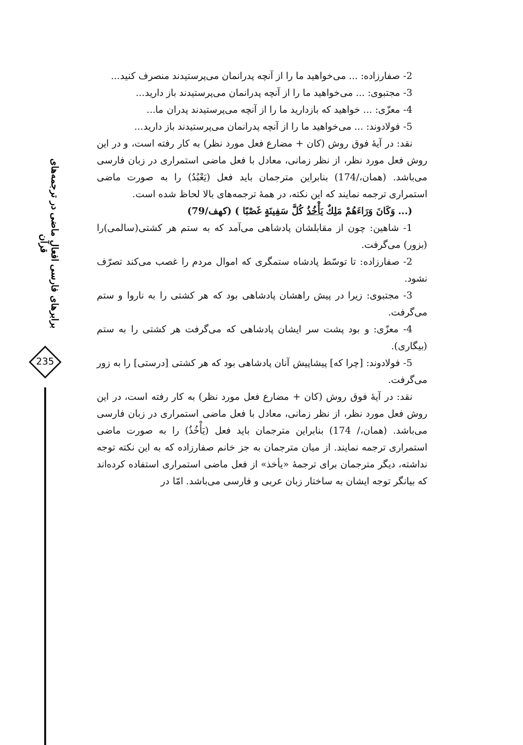برابرهای فارسی افعال ماضی در ترجمه‌های قرآن
235
2- صفارزاده: ... می‌خواهید ما را از آنچه پدرانمان می‌پرستیدند منصرف کنید...
3- مجتبوی: ... می‌خواهید ما را از آنچه پدرانمان می‌پرستیدند باز دارید...
4- معزّی: ... خواهید که بازدارید ما را از آنچه می‌پرستیدند پدران ما...
5- فولادوند: ... می‌خواهید ما را از آنچه پدرانمان می‌پرستیدند باز دارید...
نقد: در آیهٔ فوق روش (کان + مضارع فعل مورد نظر) به کار رفته است، و در این روش فعل مورد نظر، از نظر زمانی، معادل با فعل ماضی استمراری در زبان فارسی می‌باشد. (همان،/174) بنابراین مترجمان باید فعل (يَعْبُدُ) را به صورت ماضی استمراری ترجمه نمایند که این نکته، در همهٔ ترجمه‌های بالا لحاظ شده است.
(... وَكَانَ وَرَاءَهُمْ مَلِكٌ يَأْخُذُ كُلَّ سَفِينَةٍ غَصْبًا ) (کهف/79)
1- شاهین: چون از مقابلشان پادشاهی می‌آمد که به ستم هر کشتی(سالمی)را (بزور) می‌گرفت.
2- صفارزاده: تا توسّط پادشاه ستمگری که اموال مردم را غصب می‌کند تصرّف نشود.
3- مجتبوی: زیرا در پیش راهشان پادشاهی بود که هر کشتی را به ناروا و ستم می‌گرفت.
4- معزّی: و بود پشت سر ایشان پادشاهی که می‌گرفت هر کشتی را به ستم (بیگاری).
5- فولادوند: [چرا که] پیشاپیش آنان پادشاهی بود که هر کشتی [درستی] را به زور می‌گرفت.
نقد: در آیهٔ فوق روش (کان + مضارع فعل مورد نظر) به کار رفته است، در این روش فعل مورد نظر، از نظر زمانی، معادل با فعل ماضی استمراری در زبان فارسی می‌باشد. (همان،/ 174) بنابراین مترجمان باید فعل (يَأْخُذُ) را به صورت ماضی استمراری ترجمه نمایند. از میان مترجمان به جز خانم صفارزاده که به این نکته توجه نداشته، دیگر مترجمان برای ترجمهٔ «یأخذ» از فعل ماضی استمراری استفاده کرده‌اند که بیانگر توجه ایشان به ساختار زبان عربی و فارسی می‌باشد. امّا در